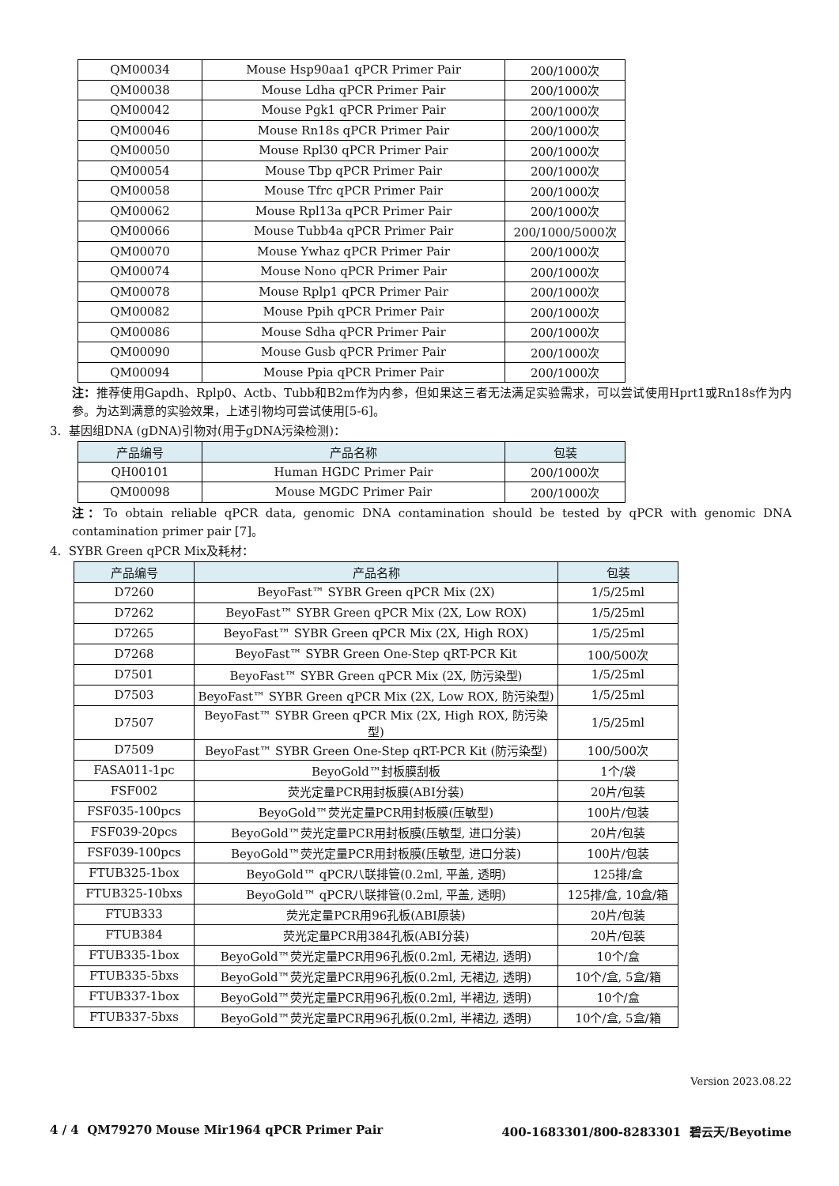| QM00034 | Mouse Hsp90aa1 qPCR Primer Pair | 200/1000次 |
| QM00038 | Mouse Ldha qPCR Primer Pair | 200/1000次 |
| QM00042 | Mouse Pgk1 qPCR Primer Pair | 200/1000次 |
| QM00046 | Mouse Rn18s qPCR Primer Pair | 200/1000次 |
| QM00050 | Mouse Rpl30 qPCR Primer Pair | 200/1000次 |
| QM00054 | Mouse Tbp qPCR Primer Pair | 200/1000次 |
| QM00058 | Mouse Tfrc qPCR Primer Pair | 200/1000次 |
| QM00062 | Mouse Rpl13a qPCR Primer Pair | 200/1000次 |
| QM00066 | Mouse Tubb4a qPCR Primer Pair | 200/1000/5000次 |
| QM00070 | Mouse Ywhaz qPCR Primer Pair | 200/1000次 |
| QM00074 | Mouse Nono qPCR Primer Pair | 200/1000次 |
| QM00078 | Mouse Rplp1 qPCR Primer Pair | 200/1000次 |
| QM00082 | Mouse Ppih qPCR Primer Pair | 200/1000次 |
| QM00086 | Mouse Sdha qPCR Primer Pair | 200/1000次 |
| QM00090 | Mouse Gusb qPCR Primer Pair | 200/1000次 |
| QM00094 | Mouse Ppia qPCR Primer Pair | 200/1000次 |
注：推荐使用Gapdh、Rplp0、Actb、Tubb和B2m作为内参，但如果这三者无法满足实验需求，可以尝试使用Hprt1或Rn18s作为内参。为达到满意的实验效果，上述引物均可尝试使用[5-6]。
3. 基因组DNA (gDNA)引物对(用于gDNA污染检测)：
| 产品编号 | 产品名称 | 包装 |
| --- | --- | --- |
| QH00101 | Human HGDC Primer Pair | 200/1000次 |
| QM00098 | Mouse MGDC Primer Pair | 200/1000次 |
注：To obtain reliable qPCR data, genomic DNA contamination should be tested by qPCR with genomic DNA contamination primer pair [7]。
4. SYBR Green qPCR Mix及耗材：
| 产品编号 | 产品名称 | 包装 |
| --- | --- | --- |
| D7260 | BeyoFast™ SYBR Green qPCR Mix (2X) | 1/5/25ml |
| D7262 | BeyoFast™ SYBR Green qPCR Mix (2X, Low ROX) | 1/5/25ml |
| D7265 | BeyoFast™ SYBR Green qPCR Mix (2X, High ROX) | 1/5/25ml |
| D7268 | BeyoFast™ SYBR Green One-Step qRT-PCR Kit | 100/500次 |
| D7501 | BeyoFast™ SYBR Green qPCR Mix (2X, 防污染型) | 1/5/25ml |
| D7503 | BeyoFast™ SYBR Green qPCR Mix (2X, Low ROX, 防污染型) | 1/5/25ml |
| D7507 | BeyoFast™ SYBR Green qPCR Mix (2X, High ROX, 防污染型) | 1/5/25ml |
| D7509 | BeyoFast™ SYBR Green One-Step qRT-PCR Kit (防污染型) | 100/500次 |
| FASA011-1pc | BeyoGold™封板膜刮板 | 1个/袋 |
| FSF002 | 荧光定量PCR用封板膜(ABI分装) | 20片/包装 |
| FSF035-100pcs | BeyoGold™荧光定量PCR用封板膜(压敏型) | 100片/包装 |
| FSF039-20pcs | BeyoGold™荧光定量PCR用封板膜(压敏型, 进口分装) | 20片/包装 |
| FSF039-100pcs | BeyoGold™荧光定量PCR用封板膜(压敏型, 进口分装) | 100片/包装 |
| FTUB325-1box | BeyoGold™ qPCR八联排管(0.2ml, 平盖, 透明) | 125排/盒 |
| FTUB325-10bxs | BeyoGold™ qPCR八联排管(0.2ml, 平盖, 透明) | 125排/盒, 10盒/箱 |
| FTUB333 | 荧光定量PCR用96孔板(ABI原装) | 20片/包装 |
| FTUB384 | 荧光定量PCR用384孔板(ABI分装) | 20片/包装 |
| FTUB335-1box | BeyoGold™荧光定量PCR用96孔板(0.2ml, 无裙边, 透明) | 10个/盒 |
| FTUB335-5bxs | BeyoGold™荧光定量PCR用96孔板(0.2ml, 无裙边, 透明) | 10个/盒, 5盒/箱 |
| FTUB337-1box | BeyoGold™荧光定量PCR用96孔板(0.2ml, 半裙边, 透明) | 10个/盒 |
| FTUB337-5bxs | BeyoGold™荧光定量PCR用96孔板(0.2ml, 半裙边, 透明) | 10个/盒, 5盒/箱 |
Version 2023.08.22
4 / 4 QM79270 Mouse Mir1964 qPCR Primer Pair 400-1683301/800-8283301 碧云天/Beyotime